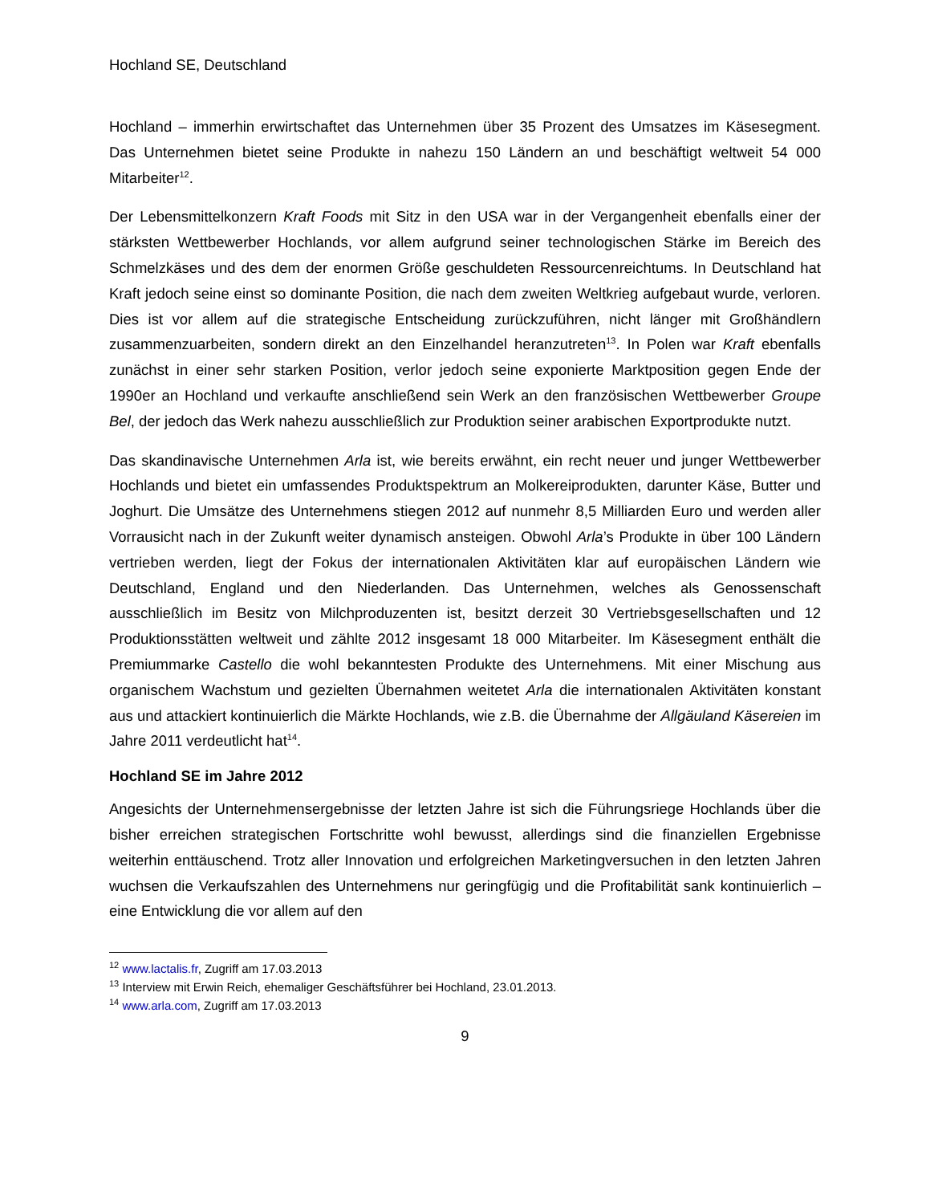Hochland SE, Deutschland
Hochland – immerhin erwirtschaftet das Unternehmen über 35 Prozent des Umsatzes im Käsesegment. Das Unternehmen bietet seine Produkte in nahezu 150 Ländern an und beschäftigt weltweit 54 000 Mitarbeiter<sup>12</sup>.
Der Lebensmittelkonzern Kraft Foods mit Sitz in den USA war in der Vergangenheit ebenfalls einer der stärksten Wettbewerber Hochlands, vor allem aufgrund seiner technologischen Stärke im Bereich des Schmelzkäses und des dem der enormen Größe geschuldeten Ressourcenreichtums. In Deutschland hat Kraft jedoch seine einst so dominante Position, die nach dem zweiten Weltkrieg aufgebaut wurde, verloren. Dies ist vor allem auf die strategische Entscheidung zurückzuführen, nicht länger mit Großhändlern zusammenzuarbeiten, sondern direkt an den Einzelhandel heranzutreten<sup>13</sup>. In Polen war Kraft ebenfalls zunächst in einer sehr starken Position, verlor jedoch seine exponierte Marktposition gegen Ende der 1990er an Hochland und verkaufte anschließend sein Werk an den französischen Wettbewerber Groupe Bel, der jedoch das Werk nahezu ausschließlich zur Produktion seiner arabischen Exportprodukte nutzt.
Das skandinavische Unternehmen Arla ist, wie bereits erwähnt, ein recht neuer und junger Wettbewerber Hochlands und bietet ein umfassendes Produktspektrum an Molkereiprodukten, darunter Käse, Butter und Joghurt. Die Umsätze des Unternehmens stiegen 2012 auf nunmehr 8,5 Milliarden Euro und werden aller Vorrausicht nach in der Zukunft weiter dynamisch ansteigen. Obwohl Arla’s Produkte in über 100 Ländern vertrieben werden, liegt der Fokus der internationalen Aktivitäten klar auf europäischen Ländern wie Deutschland, England und den Niederlanden. Das Unternehmen, welches als Genossenschaft ausschließlich im Besitz von Milchproduzenten ist, besitzt derzeit 30 Vertriebsgesellschaften und 12 Produktionsstätten weltweit und zählte 2012 insgesamt 18 000 Mitarbeiter. Im Käsesegment enthält die Premiummarke Castello die wohl bekanntesten Produkte des Unternehmens. Mit einer Mischung aus organischem Wachstum und gezielten Übernahmen weitetet Arla die internationalen Aktivitäten konstant aus und attackiert kontinuierlich die Märkte Hochlands, wie z.B. die Übernahme der Allgäuland Käsereien im Jahre 2011 verdeutlicht hat<sup>14</sup>.
Hochland SE im Jahre 2012
Angesichts der Unternehmensergebnisse der letzten Jahre ist sich die Führungsriege Hochlands über die bisher erreichen strategischen Fortschritte wohl bewusst, allerdings sind die finanziellen Ergebnisse weiterhin enttäuschend. Trotz aller Innovation und erfolgreichen Marketingversuchen in den letzten Jahren wuchsen die Verkaufszahlen des Unternehmens nur geringfügig und die Profitabilität sank kontinuierlich – eine Entwicklung die vor allem auf den
<sup>12</sup> www.lactalis.fr, Zugriff am 17.03.2013
<sup>13</sup> Interview mit Erwin Reich, ehemaliger Geschäftsführer bei Hochland, 23.01.2013.
<sup>14</sup> www.arla.com, Zugriff am 17.03.2013
9